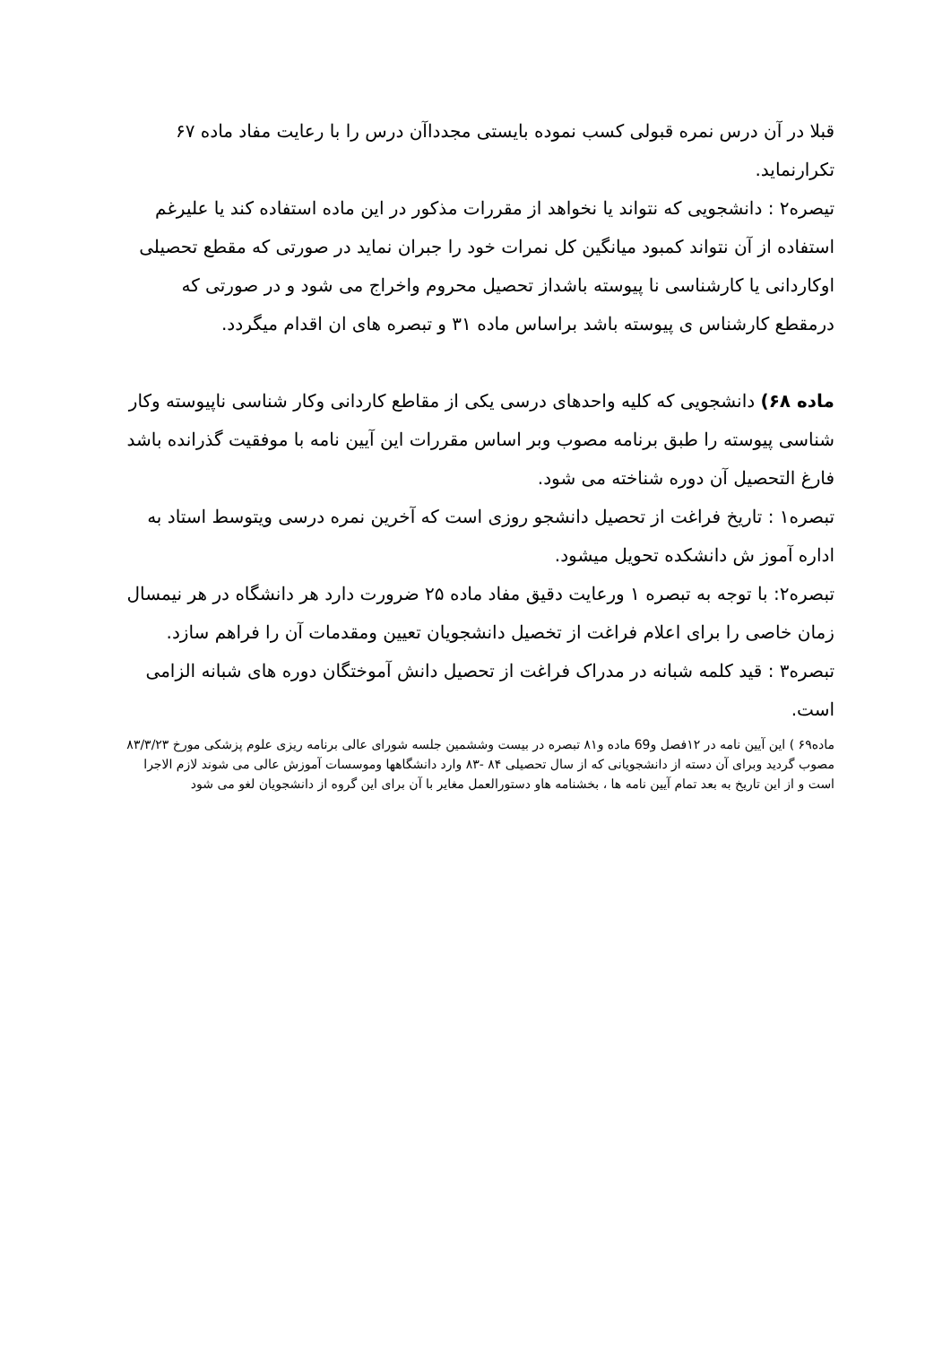قبلا در آن درس نمره قبولی کسب نموده بایستی مجدداآن درس را با رعایت مفاد ماده ۶۷ تکرارنماید.
تیصره۲ : دانشجویی که نتواند یا نخواهد از مقررات مذکور در این ماده استفاده کند یا علیرغم استفاده از آن نتواند کمبود میانگین کل نمرات خود را جبران نماید در صورتی که مقطع تحصیلی اوکاردانی یا کارشناسی نا پیوسته باشداز تحصیل محروم واخراج می شود و در صورتی که درمقطع کارشناس ی پیوسته باشد براساس ماده ۳۱ و تبصره های ان اقدام میگردد.
ماده ۶۸) دانشجویی که کلیه واحدهای درسی یکی از مقاطع کاردانی وکار شناسی ناپیوسته وکار شناسی پیوسته را طبق برنامه مصوب وبر اساس مقررات این آیین نامه با موفقیت گذرانده باشد فارغ التحصیل آن دوره شناخته می شود.
تبصره۱ : تاریخ فراغت از تحصیل دانشجو روزی است که آخرین نمره درسی ویتوسط استاد به اداره آموز ش دانشکده تحویل میشود.
تبصره۲: با توجه به تبصره ۱ ورعایت دقیق مفاد ماده ۲۵ ضرورت دارد هر دانشگاه در هر نیمسال زمان خاصی را برای اعلام فراغت از تخصیل دانشجویان تعیین ومقدمات آن را فراهم سازد.
تبصره۳ : قید کلمه شبانه در مدراک فراغت از تحصیل دانش آموختگان دوره های شبانه الزامی است.
ماده۶۹ ) این آیین نامه در ۱۲فصل و69 ماده و۸۱ تبصره در بیست وششمین جلسه شورای عالی برنامه ریزی علوم پزشکی مورخ ۸۳/۳/۲۳ مصوب گردید وبرای آن دسته از دانشجویانی که از سال تحصیلی ۸۴ -۸۳ وارد دانشگاهها وموسسات آموزش عالی می شوند لازم الاجرا است و از این تاریخ به بعد تمام آیین نامه ها ، بخشنامه هاو دستورالعمل مغایر با آن برای این گروه از دانشجویان لغو می شود